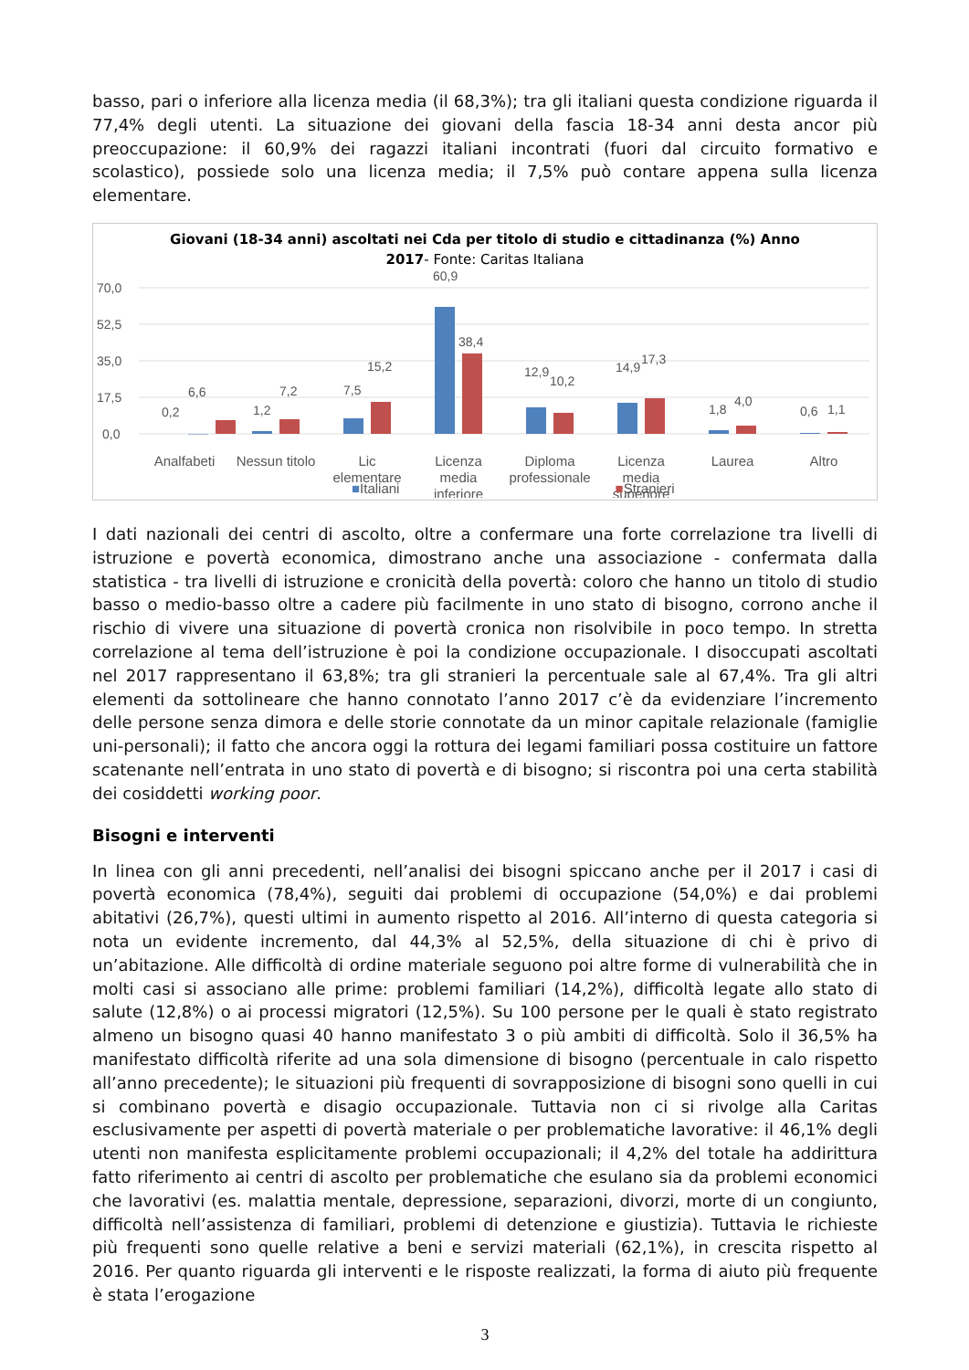basso, pari o inferiore alla licenza media (il 68,3%); tra gli italiani questa condizione riguarda il 77,4% degli utenti. La situazione dei giovani della fascia 18-34 anni desta ancor più preoccupazione: il 60,9% dei ragazzi italiani incontrati (fuori dal circuito formativo e scolastico), possiede solo una licenza media; il 7,5% può contare appena sulla licenza elementare.
Giovani (18-34 anni) ascoltati nei Cda per titolo di studio e cittadinanza (%) Anno
2017- Fonte: Caritas Italiana
70,0
52,5
35,0
17,5
0,0
0,2
6,6
1,2
7,2
7,5
15,2
60,9
38,4
12,9
10,2
14,9
17,3
1,8
4,0
0,6
1,1
Analfabeti
Nessun titolo
Lic
elementare
Licenza
media
inferiore
Diploma
professionale
Licenza
media
superiore
Laurea
Altro
■Italiani ■Stranieri
I dati nazionali dei centri di ascolto, oltre a confermare una forte correlazione tra livelli di istruzione e povertà economica, dimostrano anche una associazione - confermata dalla statistica - tra livelli di istruzione e cronicità della povertà: coloro che hanno un titolo di studio basso o medio-basso oltre a cadere più facilmente in uno stato di bisogno, corrono anche il rischio di vivere una situazione di povertà cronica non risolvibile in poco tempo. In stretta correlazione al tema dell’istruzione è poi la condizione occupazionale. I disoccupati ascoltati nel 2017 rappresentano il 63,8%; tra gli stranieri la percentuale sale al 67,4%. Tra gli altri elementi da sottolineare che hanno connotato l’anno 2017 c’è da evidenziare l’incremento delle persone senza dimora e delle storie connotate da un minor capitale relazionale (famiglie uni-personali); il fatto che ancora oggi la rottura dei legami familiari possa costituire un fattore scatenante nell’entrata in uno stato di povertà e di bisogno; si riscontra poi una certa stabilità dei cosiddetti working poor.
Bisogni e interventi
In linea con gli anni precedenti, nell’analisi dei bisogni spiccano anche per il 2017 i casi di povertà economica (78,4%), seguiti dai problemi di occupazione (54,0%) e dai problemi abitativi (26,7%), questi ultimi in aumento rispetto al 2016. All’interno di questa categoria si nota un evidente incremento, dal 44,3% al 52,5%, della situazione di chi è privo di un’abitazione. Alle difficoltà di ordine materiale seguono poi altre forme di vulnerabilità che in molti casi si associano alle prime: problemi familiari (14,2%), difficoltà legate allo stato di salute (12,8%) o ai processi migratori (12,5%). Su 100 persone per le quali è stato registrato almeno un bisogno quasi 40 hanno manifestato 3 o più ambiti di difficoltà. Solo il 36,5% ha manifestato difficoltà riferite ad una sola dimensione di bisogno (percentuale in calo rispetto all’anno precedente); le situazioni più frequenti di sovrapposizione di bisogni sono quelli in cui si combinano povertà e disagio occupazionale. Tuttavia non ci si rivolge alla Caritas esclusivamente per aspetti di povertà materiale o per problematiche lavorative: il 46,1% degli utenti non manifesta esplicitamente problemi occupazionali; il 4,2% del totale ha addirittura fatto riferimento ai centri di ascolto per problematiche che esulano sia da problemi economici che lavorativi (es. malattia mentale, depressione, separazioni, divorzi, morte di un congiunto, difficoltà nell’assistenza di familiari, problemi di detenzione e giustizia). Tuttavia le richieste più frequenti sono quelle relative a beni e servizi materiali (62,1%), in crescita rispetto al 2016. Per quanto riguarda gli interventi e le risposte realizzati, la forma di aiuto più frequente è stata l’erogazione
3